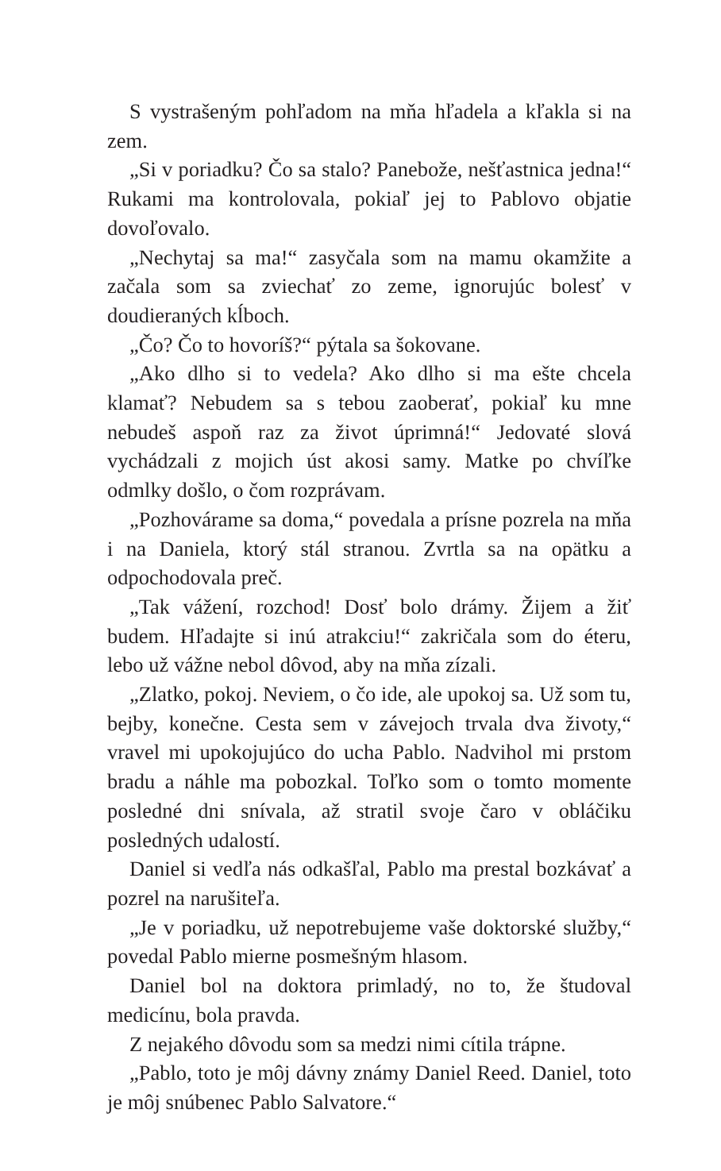S vystrašeným pohľadom na mňa hľadela a kľakla si na zem.
„Si v poriadku? Čo sa stalo? Panebože, nešťastnica jedna!“ Rukami ma kontrolovala, pokiaľ jej to Pablovo objatie dovoľovalo.
„Nechytaj sa ma!“ zasyčala som na mamu okamžite a začala som sa zviechať zo zeme, ignorujúc bolesť v doudieraných kĺboch.
„Čo? Čo to hovoríš?“ pýtala sa šokovane.
„Ako dlho si to vedela? Ako dlho si ma ešte chcela klamať? Nebudem sa s tebou zaoberať, pokiaľ ku mne nebudeš aspoň raz za život úprimná!“ Jedovaté slová vychádzali z mojich úst akosi samy. Matke po chvíľke odmlky došlo, o čom rozprávam.
„Pozhovárame sa doma,“ povedala a prísne pozrela na mňa i na Daniela, ktorý stál stranou. Zvrtla sa na opätku a odpochodovala preč.
„Tak vážení, rozchod! Dosť bolo drámy. Žijem a žiť budem. Hľadajte si inú atrakciu!“ zakričala som do éteru, lebo už vážne nebol dôvod, aby na mňa zízali.
„Zlatko, pokoj. Neviem, o čo ide, ale upokoj sa. Už som tu, bejby, konečne. Cesta sem v závejoch trvala dva životy,“ vravel mi upokojujúco do ucha Pablo. Nadvihol mi prstom bradu a náhle ma pobozkal. Toľko som o tomto momente posledné dni snívala, až stratil svoje čaro v obláčiku posledných udalostí.
Daniel si vedľa nás odkašľal, Pablo ma prestal bozkávať a pozrel na narušiteľa.
„Je v poriadku, už nepotrebujeme vaše doktorské služby,“ povedal Pablo mierne posmešným hlasom.
Daniel bol na doktora primladý, no to, že študoval medicínu, bola pravda.
Z nejakého dôvodu som sa medzi nimi cítila trápne.
„Pablo, toto je môj dávny známy Daniel Reed. Daniel, toto je môj snúbenec Pablo Salvatore.“